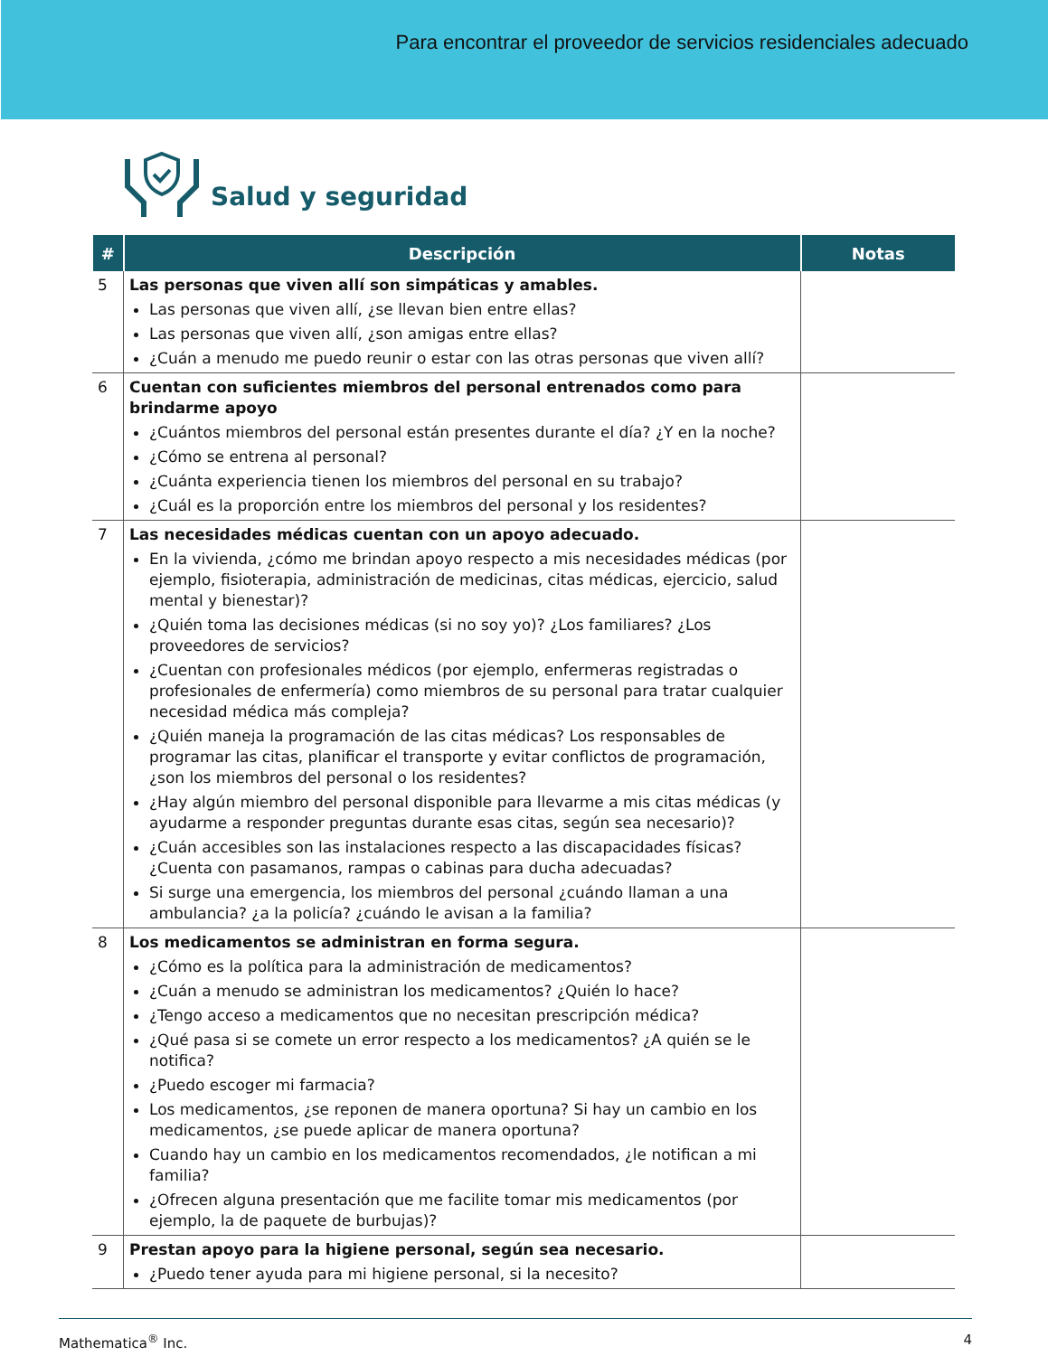Para encontrar el proveedor de servicios residenciales adecuado
Salud y seguridad
| # | Descripción | Notas |
| --- | --- | --- |
| 5 | Las personas que viven allí son simpáticas y amables. Las personas que viven allí, ¿se llevan bien entre ellas? Las personas que viven allí, ¿son amigas entre ellas? ¿Cuán a menudo me puedo reunir o estar con las otras personas que viven allí? | |
| 6 | Cuentan con suficientes miembros del personal entrenados como para brindarme apoyo ¿Cuántos miembros del personal están presentes durante el día? ¿Y en la noche? ¿Cómo se entrena al personal? ¿Cuánta experiencia tienen los miembros del personal en su trabajo? ¿Cuál es la proporción entre los miembros del personal y los residentes? | |
| 7 | Las necesidades médicas cuentan con un apoyo adecuado. En la vivienda, ¿cómo me brindan apoyo respecto a mis necesidades médicas (por ejemplo, fisioterapia, administración de medicinas, citas médicas, ejercicio, salud mental y bienestar)? ¿Quién toma las decisiones médicas (si no soy yo)? ¿Los familiares? ¿Los proveedores de servicios? ¿Cuentan con profesionales médicos (por ejemplo, enfermeras registradas o profesionales de enfermería) como miembros de su personal para tratar cualquier necesidad médica más compleja? ¿Quién maneja la programación de las citas médicas? Los responsables de programar las citas, planificar el transporte y evitar conflictos de programación, ¿son los miembros del personal o los residentes? ¿Hay algún miembro del personal disponible para llevarme a mis citas médicas (y ayudarme a responder preguntas durante esas citas, según sea necesario)? ¿Cuán accesibles son las instalaciones respecto a las discapacidades físicas? ¿Cuenta con pasamanos, rampas o cabinas para ducha adecuadas? Si surge una emergencia, los miembros del personal ¿cuándo llaman a una ambulancia? ¿a la policía? ¿cuándo le avisan a la familia? | |
| 8 | Los medicamentos se administran en forma segura. ¿Cómo es la política para la administración de medicamentos? ¿Cuán a menudo se administran los medicamentos? ¿Quién lo hace? ¿Tengo acceso a medicamentos que no necesitan prescripción médica? ¿Qué pasa si se comete un error respecto a los medicamentos? ¿A quién se le notifica? ¿Puedo escoger mi farmacia? Los medicamentos, ¿se reponen de manera oportuna? Si hay un cambio en los medicamentos, ¿se puede aplicar de manera oportuna? Cuando hay un cambio en los medicamentos recomendados, ¿le notifican a mi familia? ¿Ofrecen alguna presentación que me facilite tomar mis medicamentos (por ejemplo, la de paquete de burbujas)? | |
| 9 | Prestan apoyo para la higiene personal, según sea necesario. ¿Puedo tener ayuda para mi higiene personal, si la necesito? | |
Mathematica<sup>®</sup> Inc. 4